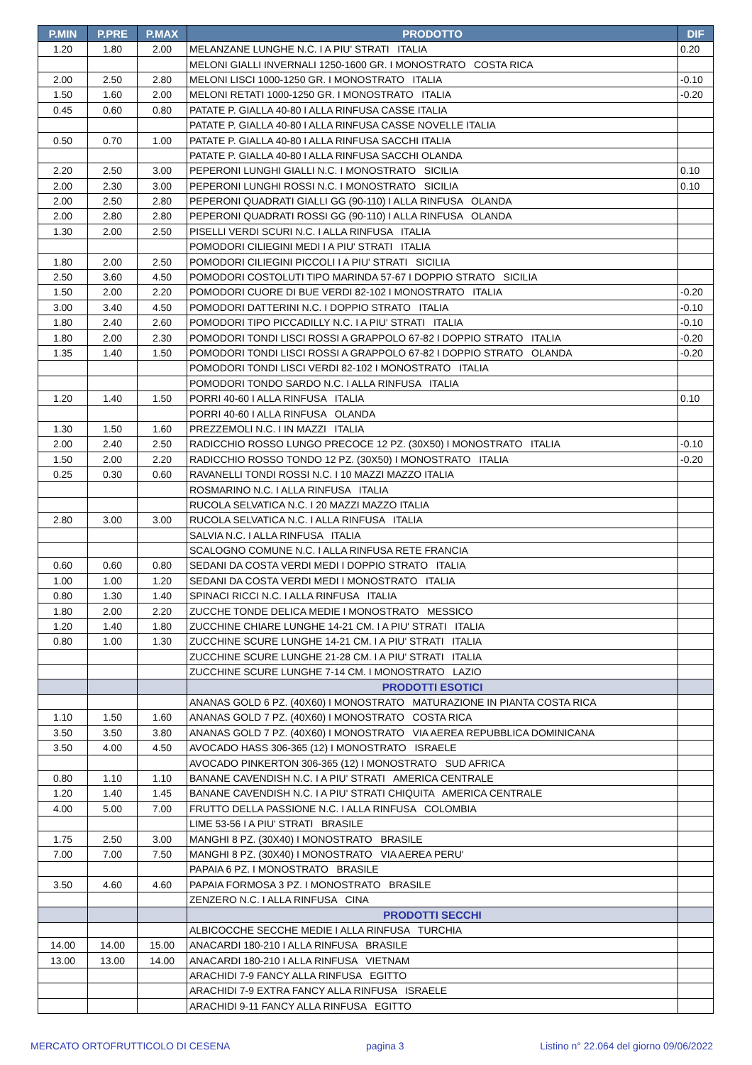| P.MIN | P.PRE | P.MAX | PRODOTTO | DIF |
| --- | --- | --- | --- | --- |
| 1.20 | 1.80 | 2.00 | MELANZANE LUNGHE N.C. I A PIU' STRATI ITALIA | 0.20 |
| | | | MELONI GIALLI INVERNALI 1250-1600 GR. I MONOSTRATO COSTA RICA | |
| 2.00 | 2.50 | 2.80 | MELONI LISCI 1000-1250 GR. I MONOSTRATO ITALIA | -0.10 |
| 1.50 | 1.60 | 2.00 | MELONI RETATI 1000-1250 GR. I MONOSTRATO ITALIA | -0.20 |
| 0.45 | 0.60 | 0.80 | PATATE P. GIALLA 40-80 I ALLA RINFUSA CASSE ITALIA | |
| | | | PATATE P. GIALLA 40-80 I ALLA RINFUSA CASSE NOVELLE ITALIA | |
| 0.50 | 0.70 | 1.00 | PATATE P. GIALLA 40-80 I ALLA RINFUSA SACCHI ITALIA | |
| | | | PATATE P. GIALLA 40-80 I ALLA RINFUSA SACCHI OLANDA | |
| 2.20 | 2.50 | 3.00 | PEPERONI LUNGHI GIALLI N.C. I MONOSTRATO SICILIA | 0.10 |
| 2.00 | 2.30 | 3.00 | PEPERONI LUNGHI ROSSI N.C. I MONOSTRATO SICILIA | 0.10 |
| 2.00 | 2.50 | 2.80 | PEPERONI QUADRATI GIALLI GG (90-110) I ALLA RINFUSA OLANDA | |
| 2.00 | 2.80 | 2.80 | PEPERONI QUADRATI ROSSI GG (90-110) I ALLA RINFUSA OLANDA | |
| 1.30 | 2.00 | 2.50 | PISELLI VERDI SCURI N.C. I ALLA RINFUSA ITALIA | |
| | | | POMODORI CILIEGINI MEDI I A PIU' STRATI ITALIA | |
| 1.80 | 2.00 | 2.50 | POMODORI CILIEGINI PICCOLI I A PIU' STRATI SICILIA | |
| 2.50 | 3.60 | 4.50 | POMODORI COSTOLUTI TIPO MARINDA 57-67 I DOPPIO STRATO SICILIA | |
| 1.50 | 2.00 | 2.20 | POMODORI CUORE DI BUE VERDI 82-102 I MONOSTRATO ITALIA | -0.20 |
| 3.00 | 3.40 | 4.50 | POMODORI DATTERINI N.C. I DOPPIO STRATO ITALIA | -0.10 |
| 1.80 | 2.40 | 2.60 | POMODORI TIPO PICCADILLY N.C. I A PIU' STRATI ITALIA | -0.10 |
| 1.80 | 2.00 | 2.30 | POMODORI TONDI LISCI ROSSI A GRAPPOLO 67-82 I DOPPIO STRATO ITALIA | -0.20 |
| 1.35 | 1.40 | 1.50 | POMODORI TONDI LISCI ROSSI A GRAPPOLO 67-82 I DOPPIO STRATO OLANDA | -0.20 |
| | | | POMODORI TONDI LISCI VERDI 82-102 I MONOSTRATO ITALIA | |
| | | | POMODORI TONDO SARDO N.C. I ALLA RINFUSA ITALIA | |
| 1.20 | 1.40 | 1.50 | PORRI 40-60 I ALLA RINFUSA ITALIA | 0.10 |
| | | | PORRI 40-60 I ALLA RINFUSA OLANDA | |
| 1.30 | 1.50 | 1.60 | PREZZEMOLI N.C. I IN MAZZI ITALIA | |
| 2.00 | 2.40 | 2.50 | RADICCHIO ROSSO LUNGO PRECOCE 12 PZ. (30X50) I MONOSTRATO ITALIA | -0.10 |
| 1.50 | 2.00 | 2.20 | RADICCHIO ROSSO TONDO 12 PZ. (30X50) I MONOSTRATO ITALIA | -0.20 |
| 0.25 | 0.30 | 0.60 | RAVANELLI TONDI ROSSI N.C. I 10 MAZZI MAZZO ITALIA | |
| | | | ROSMARINO N.C. I ALLA RINFUSA ITALIA | |
| | | | RUCOLA SELVATICA N.C. I 20 MAZZI MAZZO ITALIA | |
| 2.80 | 3.00 | 3.00 | RUCOLA SELVATICA N.C. I ALLA RINFUSA ITALIA | |
| | | | SALVIA N.C. I ALLA RINFUSA ITALIA | |
| | | | SCALOGNO COMUNE N.C. I ALLA RINFUSA RETE FRANCIA | |
| 0.60 | 0.60 | 0.80 | SEDANI DA COSTA VERDI MEDI I DOPPIO STRATO ITALIA | |
| 1.00 | 1.00 | 1.20 | SEDANI DA COSTA VERDI MEDI I MONOSTRATO ITALIA | |
| 0.80 | 1.30 | 1.40 | SPINACI RICCI N.C. I ALLA RINFUSA ITALIA | |
| 1.80 | 2.00 | 2.20 | ZUCCHE TONDE DELICA MEDIE I MONOSTRATO MESSICO | |
| 1.20 | 1.40 | 1.80 | ZUCCHINE CHIARE LUNGHE 14-21 CM. I A PIU' STRATI ITALIA | |
| 0.80 | 1.00 | 1.30 | ZUCCHINE SCURE LUNGHE 14-21 CM. I A PIU' STRATI ITALIA | |
| | | | ZUCCHINE SCURE LUNGHE 21-28 CM. I A PIU' STRATI ITALIA | |
| | | | ZUCCHINE SCURE LUNGHE 7-14 CM. I MONOSTRATO LAZIO | |
| | | | PRODOTTI ESOTICI | |
| | | | ANANAS GOLD 6 PZ. (40X60) I MONOSTRATO MATURAZIONE IN PIANTA COSTA RICA | |
| 1.10 | 1.50 | 1.60 | ANANAS GOLD 7 PZ. (40X60) I MONOSTRATO COSTA RICA | |
| 3.50 | 3.50 | 3.80 | ANANAS GOLD 7 PZ. (40X60) I MONOSTRATO VIA AEREA REPUBBLICA DOMINICANA | |
| 3.50 | 4.00 | 4.50 | AVOCADO HASS 306-365 (12) I MONOSTRATO ISRAELE | |
| | | | AVOCADO PINKERTON 306-365 (12) I MONOSTRATO SUD AFRICA | |
| 0.80 | 1.10 | 1.10 | BANANE CAVENDISH N.C. I A PIU' STRATI AMERICA CENTRALE | |
| 1.20 | 1.40 | 1.45 | BANANE CAVENDISH N.C. I A PIU' STRATI CHIQUITA AMERICA CENTRALE | |
| 4.00 | 5.00 | 7.00 | FRUTTO DELLA PASSIONE N.C. I ALLA RINFUSA COLOMBIA | |
| | | | LIME 53-56 I A PIU' STRATI BRASILE | |
| 1.75 | 2.50 | 3.00 | MANGHI 8 PZ. (30X40) I MONOSTRATO BRASILE | |
| 7.00 | 7.00 | 7.50 | MANGHI 8 PZ. (30X40) I MONOSTRATO VIA AEREA PERU' | |
| | | | PAPAIA 6 PZ. I MONOSTRATO BRASILE | |
| 3.50 | 4.60 | 4.60 | PAPAIA FORMOSA 3 PZ. I MONOSTRATO BRASILE | |
| | | | ZENZERO N.C. I ALLA RINFUSA CINA | |
| | | | PRODOTTI SECCHI | |
| | | | ALBICOCCHE SECCHE MEDIE I ALLA RINFUSA TURCHIA | |
| 14.00 | 14.00 | 15.00 | ANACARDI 180-210 I ALLA RINFUSA BRASILE | |
| 13.00 | 13.00 | 14.00 | ANACARDI 180-210 I ALLA RINFUSA VIETNAM | |
| | | | ARACHIDI 7-9 FANCY ALLA RINFUSA EGITTO | |
| | | | ARACHIDI 7-9 EXTRA FANCY ALLA RINFUSA ISRAELE | |
| | | | ARACHIDI 9-11 FANCY ALLA RINFUSA EGITTO | |
MERCATO ORTOFRUTTICOLO DI CESENA pagina 3 Listino n° 22.064 del giorno 09/06/2022